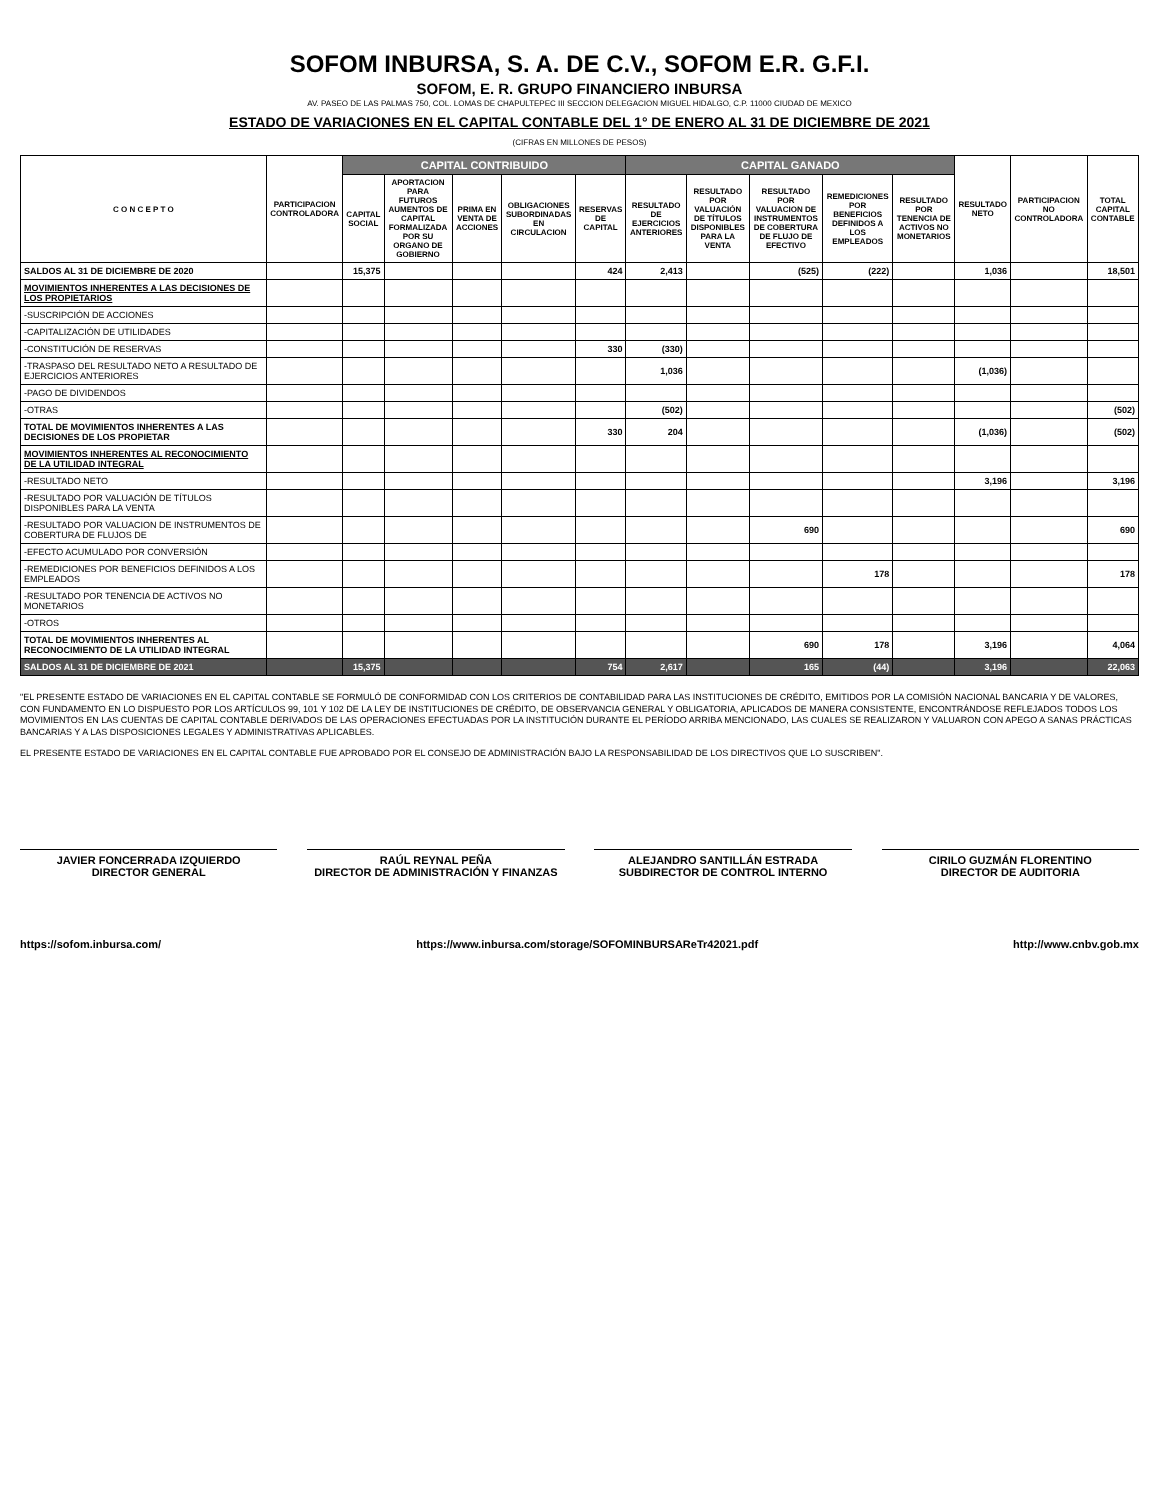SOFOM INBURSA, S. A. DE C.V., SOFOM E.R. G.F.I.
SOFOM, E. R. GRUPO FINANCIERO INBURSA
AV. PASEO DE LAS PALMAS 750, COL. LOMAS DE CHAPULTEPEC III SECCION DELEGACION MIGUEL HIDALGO, C.P. 11000 CIUDAD DE MEXICO
ESTADO DE VARIACIONES EN EL CAPITAL CONTABLE DEL 1° DE ENERO AL 31 DE DICIEMBRE DE 2021
(CIFRAS EN MILLONES DE PESOS)
| C O N C E P T O | PARTICIPACION CONTROLADORA | CAPITAL CONTRIBUIDO | | | | | CAPITAL GANADO | | | | | RESULTADO NETO | PARTICIPACION NO CONTROLADORA | TOTAL CAPITAL CONTABLE |
| --- | --- | --- | --- | --- | --- | --- | --- | --- | --- | --- | --- | --- | --- | --- |
| | | CAPITAL SOCIAL | APORTACION PARA FUTUROS AUMENTOS DE CAPITAL FORMALIZADA POR SU ORGANO DE GOBIERNO | PRIMA EN VENTA DE ACCIONES | OBLIGACIONES SUBORDINADAS EN CIRCULACION | RESERVAS DE CAPITAL | RESULTADO DE EJERCICIOS ANTERIORES | RESULTADO POR VALUACIÓN DE TÍTULOS DISPONIBLES PARA LA VENTA | RESULTADO POR VALUACION DE INSTRUMENTOS DE COBERTURA DE FLUJO DE EFECTIVO | REMEDICIONES POR BENEFICIOS DEFINIDOS A LOS EMPLEADOS | RESULTADO POR TENENCIA DE ACTIVOS NO MONETARIOS | | | |
| SALDOS AL 31 DE DICIEMBRE DE 2020 | | 15,375 | | | | 424 | 2,413 | | (525) | (222) | | 1,036 | | 18,501 |
| MOVIMIENTOS INHERENTES A LAS DECISIONES DE LOS PROPIETARIOS | | | | | | | | | | | | | | |
| -SUSCRIPCIÓN DE ACCIONES | | | | | | | | | | | | | | |
| -CAPITALIZACIÓN DE UTILIDADES | | | | | | | | | | | | | | |
| -CONSTITUCIÓN DE RESERVAS | | | | | | 330 | (330) | | | | | | | |
| -TRASPASO DEL RESULTADO NETO A RESULTADO DE EJERCICIOS ANTERIORES | | | | | | | 1,036 | | | | | (1,036) | | |
| -PAGO DE DIVIDENDOS | | | | | | | | | | | | | | |
| -OTRAS | | | | | | | (502) | | | | | | | (502) |
| TOTAL DE MOVIMIENTOS INHERENTES A LAS DECISIONES DE LOS PROPIETAR | | | | | | 330 | 204 | | | | | (1,036) | | (502) |
| MOVIMIENTOS INHERENTES AL RECONOCIMIENTO DE LA UTILIDAD INTEGRAL | | | | | | | | | | | | | | |
| -RESULTADO NETO | | | | | | | | | | | | 3,196 | | 3,196 |
| -RESULTADO POR VALUACIÓN DE TÍTULOS DISPONIBLES PARA LA VENTA | | | | | | | | | | | | | | |
| -RESULTADO POR VALUACION DE INSTRUMENTOS DE COBERTURA DE FLUJOS DE | | | | | | | | | 690 | | | | | 690 |
| -EFECTO ACUMULADO POR CONVERSIÓN | | | | | | | | | | | | | | |
| -REMEDICIONES POR BENEFICIOS DEFINIDOS A LOS EMPLEADOS | | | | | | | | | | 178 | | | | 178 |
| -RESULTADO POR TENENCIA DE ACTIVOS NO MONETARIOS | | | | | | | | | | | | | | |
| -OTROS | | | | | | | | | | | | | | |
| TOTAL DE MOVIMIENTOS INHERENTES AL RECONOCIMIENTO DE LA UTILIDAD INTEGRAL | | | | | | | | | 690 | 178 | | 3,196 | | 4,064 |
| SALDOS AL 31 DE DICIEMBRE DE 2021 | | 15,375 | | | | 754 | 2,617 | | 165 | (44) | | 3,196 | | 22,063 |
"EL PRESENTE ESTADO DE VARIACIONES EN EL CAPITAL CONTABLE SE FORMULÓ DE CONFORMIDAD CON LOS CRITERIOS DE CONTABILIDAD PARA LAS INSTITUCIONES DE CRÉDITO, EMITIDOS POR LA COMISIÓN NACIONAL BANCARIA Y DE VALORES, CON FUNDAMENTO EN LO DISPUESTO POR LOS ARTÍCULOS 99, 101 Y 102 DE LA LEY DE INSTITUCIONES DE CRÉDITO, DE OBSERVANCIA GENERAL Y OBLIGATORIA, APLICADOS DE MANERA CONSISTENTE, ENCONTRÁNDOSE REFLEJADOS TODOS LOS MOVIMIENTOS EN LAS CUENTAS DE CAPITAL CONTABLE DERIVADOS DE LAS OPERACIONES EFECTUADAS POR LA INSTITUCIÓN DURANTE EL PERÍODO ARRIBA MENCIONADO, LAS CUALES SE REALIZARON Y VALUARON CON APEGO A SANAS PRÁCTICAS BANCARIAS Y A LAS DISPOSICIONES LEGALES Y ADMINISTRATIVAS APLICABLES.
EL PRESENTE ESTADO DE VARIACIONES EN EL CAPITAL CONTABLE FUE APROBADO POR EL CONSEJO DE ADMINISTRACIÓN BAJO LA RESPONSABILIDAD DE LOS DIRECTIVOS QUE LO SUSCRIBEN".
JAVIER FONCERRADA IZQUIERDO
DIRECTOR GENERAL
RAÚL REYNAL PEÑA
DIRECTOR DE ADMINISTRACIÓN Y FINANZAS
ALEJANDRO SANTILLÁN ESTRADA
SUBDIRECTOR DE CONTROL INTERNO
CIRILO GUZMÁN FLORENTINO
DIRECTOR DE AUDITORIA
https://sofom.inbursa.com/ https://www.inbursa.com/storage/SOFOMINBURSAReTr42021.pdf http://www.cnbv.gob.mx